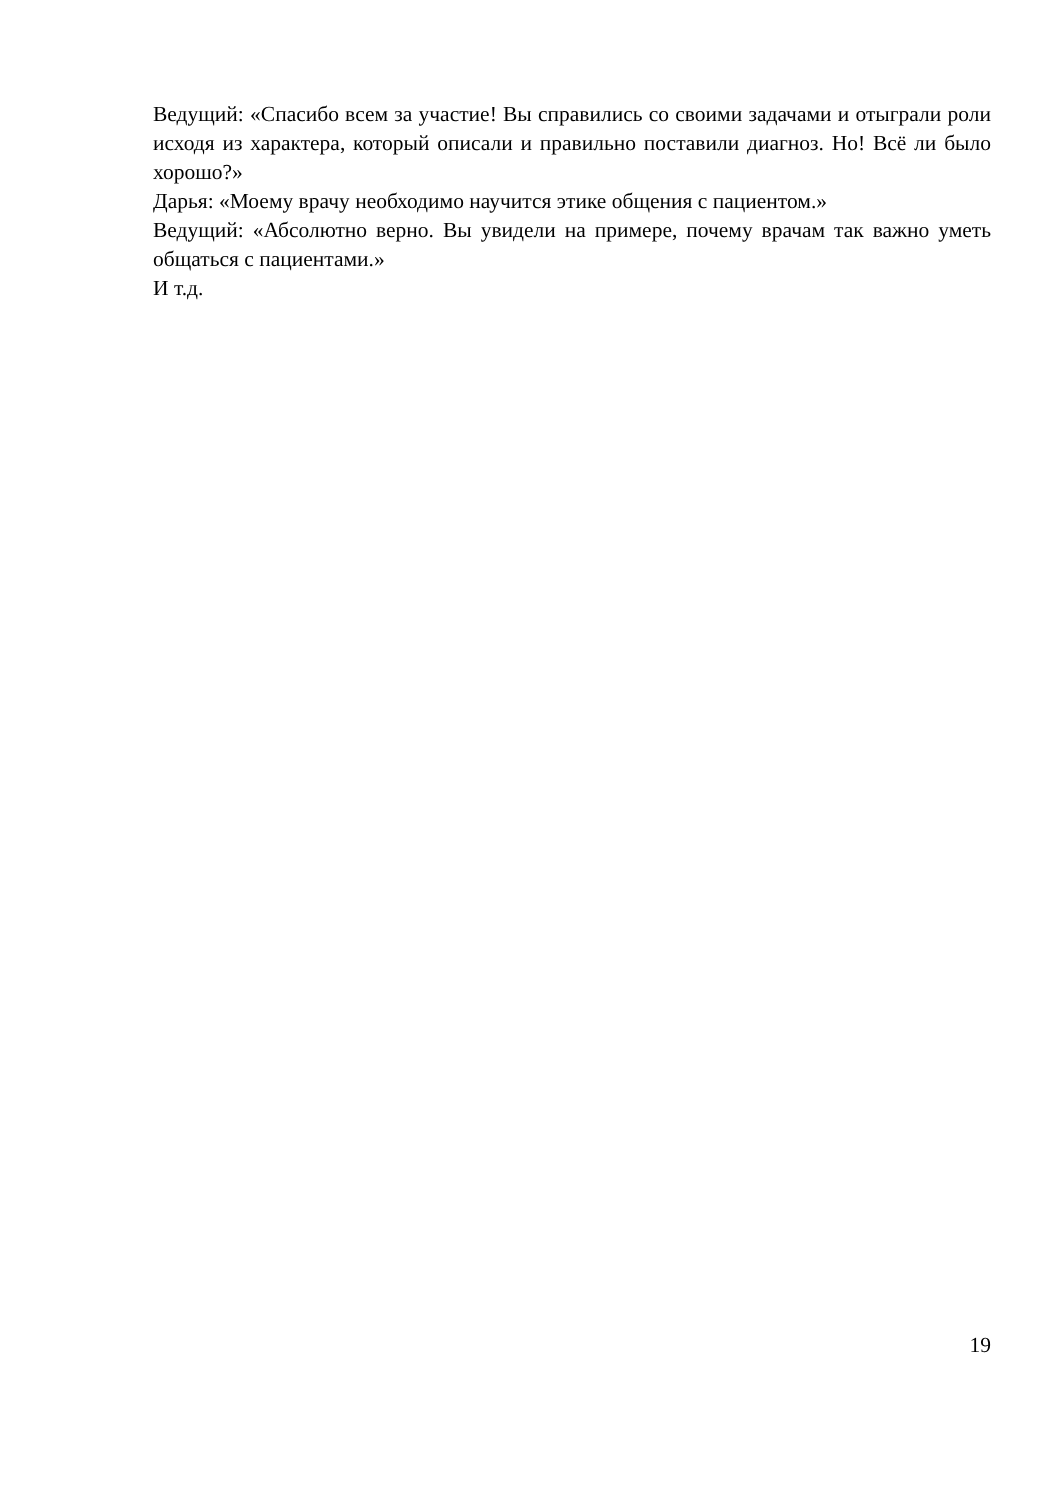Ведущий: «Спасибо всем за участие! Вы справились со своими задачами и отыграли роли исходя из характера, который описали и правильно поставили диагноз. Но! Всё ли было хорошо?»
Дарья: «Моему врачу необходимо научится этике общения с пациентом.»
Ведущий: «Абсолютно верно. Вы увидели на примере, почему врачам так важно уметь общаться с пациентами.»
И т.д.
19